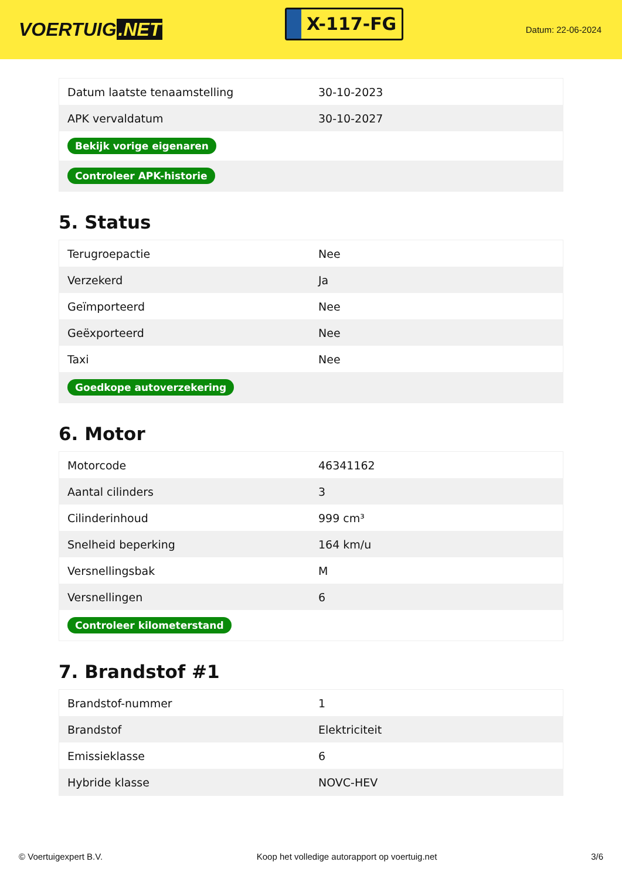VOERTUIG.NET
X-117-FG
Datum: 22-06-2024
| Datum laatste tenaamstelling | 30-10-2023 |
| APK vervaldatum | 30-10-2027 |
| Bekijk vorige eigenaren | |
| Controleer APK-historie | |
5. Status
| Terugroepactie | Nee |
| Verzekerd | Ja |
| Geïmporteerd | Nee |
| Geëxporteerd | Nee |
| Taxi | Nee |
| Goedkope autoverzekering | |
6. Motor
| Motorcode | 46341162 |
| Aantal cilinders | 3 |
| Cilinderinhoud | 999 cm³ |
| Snelheid beperking | 164 km/u |
| Versnellingsbak | M |
| Versnellingen | 6 |
| Controleer kilometerstand | |
7. Brandstof #1
| Brandstof-nummer | 1 |
| Brandstof | Elektriciteit |
| Emissieklasse | 6 |
| Hybride klasse | NOVC-HEV |
© Voertuigexpert B.V. Koop het volledige autorapport op voertuig.net 3/6